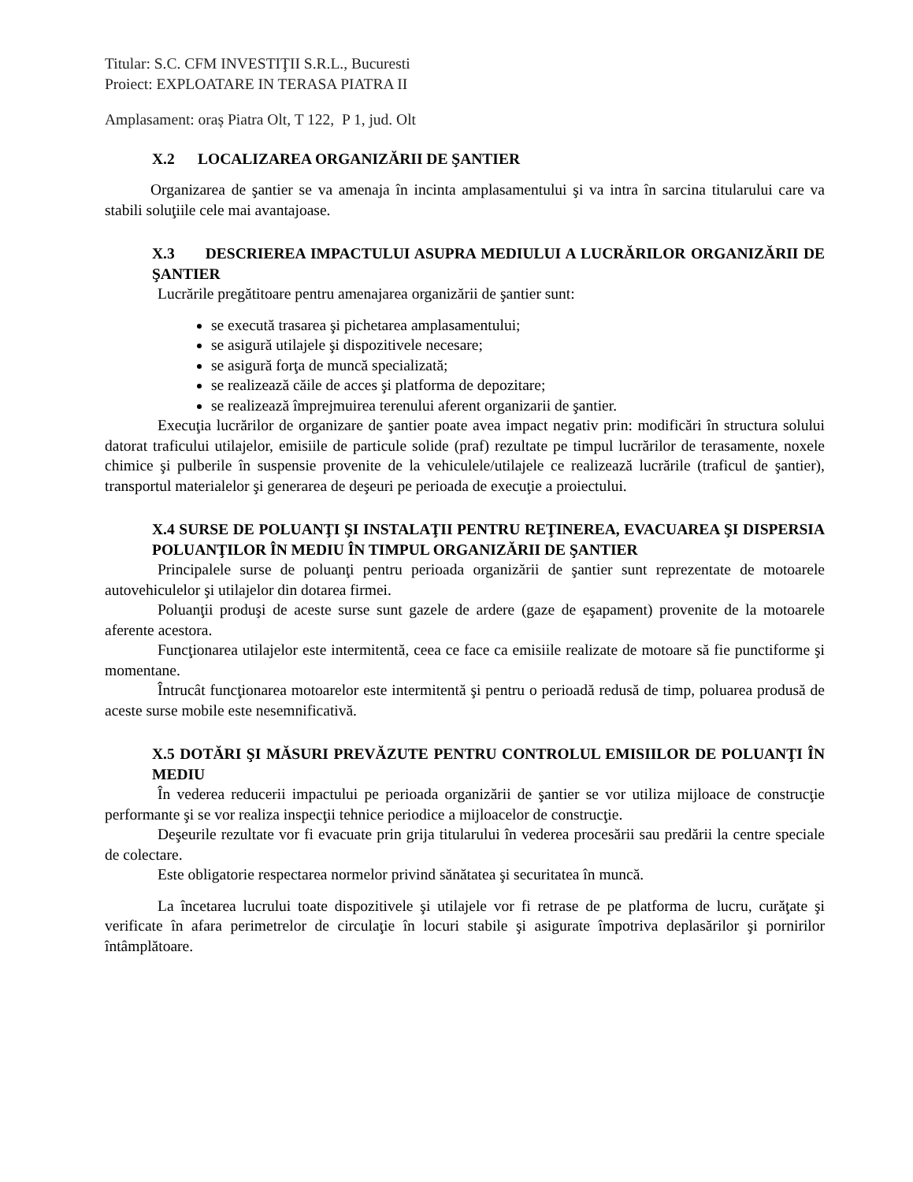Titular: S.C. CFM INVESTIŢII S.R.L., Bucuresti
Proiect: EXPLOATARE IN TERASA PIATRA II
Amplasament: oraș Piatra Olt, T 122, P 1, jud. Olt
X.2 LOCALIZAREA ORGANIZĂRII DE ŞANTIER
Organizarea de şantier se va amenaja în incinta amplasamentului şi va intra în sarcina titularului care va stabili soluţiile cele mai avantajoase.
X.3 DESCRIEREA IMPACTULUI ASUPRA MEDIULUI A LUCRĂRILOR ORGANIZĂRII DE ŞANTIER
Lucrările pregătitoare pentru amenajarea organizării de şantier sunt:
se execută trasarea şi pichetarea amplasamentului;
se asigură utilajele şi dispozitivele necesare;
se asigură forţa de muncă specializată;
se realizează căile de acces şi platforma de depozitare;
se realizează împrejmuirea terenului aferent organizarii de şantier.
Execuţia lucrărilor de organizare de şantier poate avea impact negativ prin: modificări în structura solului datorat traficului utilajelor, emisiile de particule solide (praf) rezultate pe timpul lucrărilor de terasamente, noxele chimice şi pulberile în suspensie provenite de la vehiculele/utilajele ce realizează lucrările (traficul de şantier), transportul materialelor şi generarea de deşeuri pe perioada de execuţie a proiectului.
X.4 SURSE DE POLUANŢI ŞI INSTALAŢII PENTRU REŢINEREA, EVACUAREA ŞI DISPERSIA POLUANŢILOR ÎN MEDIU ÎN TIMPUL ORGANIZĂRII DE ŞANTIER
Principalele surse de poluanţi pentru perioada organizării de şantier sunt reprezentate de motoarele autovehiculelor şi utilajelor din dotarea firmei.
Poluanţii produşi de aceste surse sunt gazele de ardere (gaze de eşapament) provenite de la motoarele aferente acestora.
Funcţionarea utilajelor este intermitentă, ceea ce face ca emisiile realizate de motoare să fie punctiforme şi momentane.
Întrucât funcţionarea motoarelor este intermitentă şi pentru o perioadă redusă de timp, poluarea produsă de aceste surse mobile este nesemnificativă.
X.5 DOTĂRI ŞI MĂSURI PREVĂZUTE PENTRU CONTROLUL EMISIILOR DE POLUANŢI ÎN MEDIU
În vederea reducerii impactului pe perioada organizării de şantier se vor utiliza mijloace de construcţie performante şi se vor realiza inspecţii tehnice periodice a mijloacelor de construcţie.
Deşeurile rezultate vor fi evacuate prin grija titularului în vederea procesării sau predării la centre speciale de colectare.
Este obligatorie respectarea normelor privind sănătatea şi securitatea în muncă.
La încetarea lucrului toate dispozitivele şi utilajele vor fi retrase de pe platforma de lucru, curăţate şi verificate în afara perimetrelor de circulaţie în locuri stabile şi asigurate împotriva deplasărilor şi pornirilor întâmplătoare.